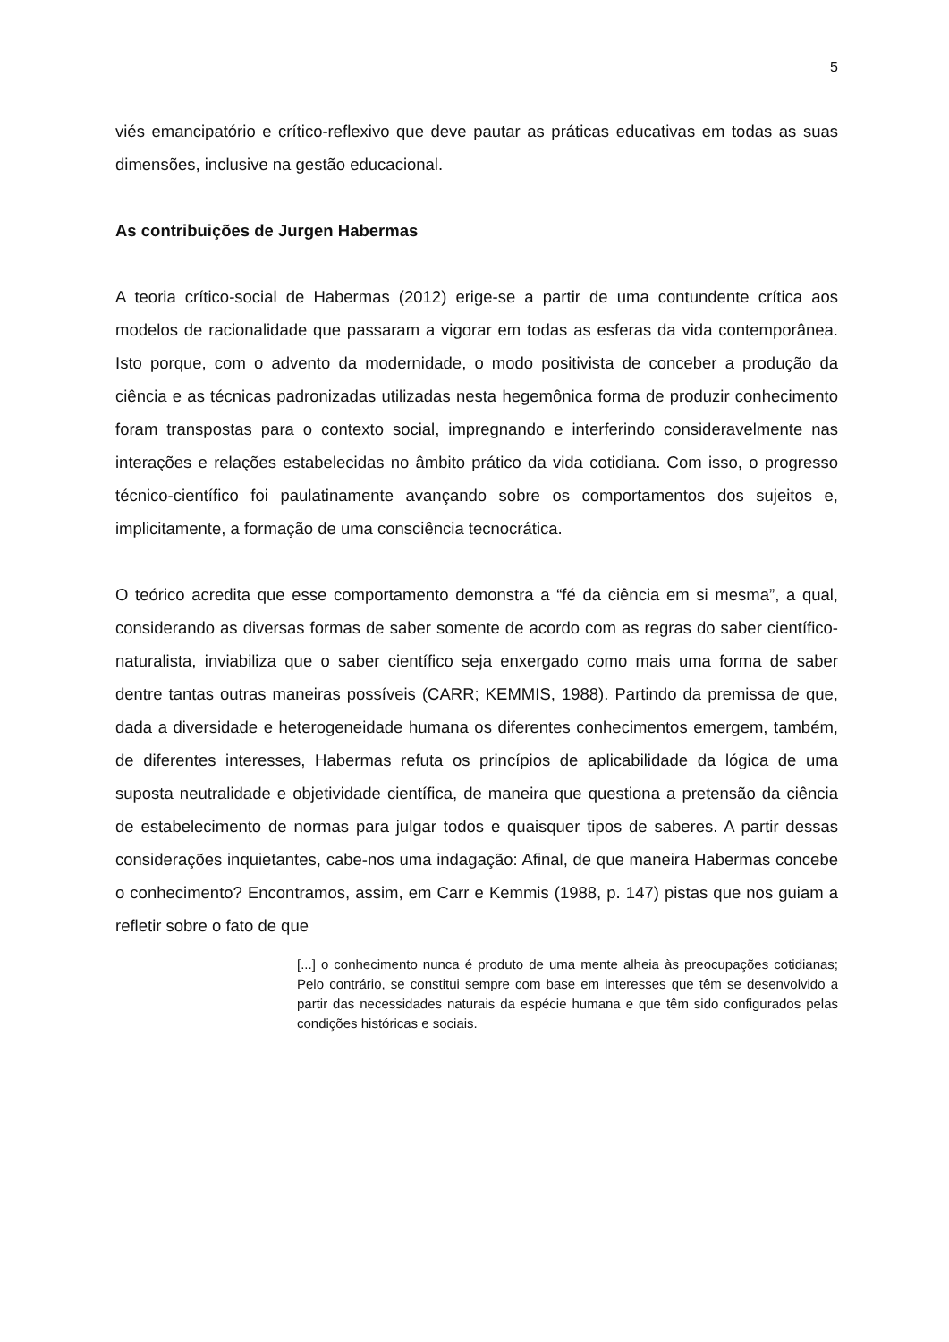5
viés emancipatório e crítico-reflexivo que deve pautar as práticas educativas em todas as suas dimensões, inclusive na gestão educacional.
As contribuições de Jurgen Habermas
A teoria crítico-social de Habermas (2012) erige-se a partir de uma contundente crítica aos modelos de racionalidade que passaram a vigorar em todas as esferas da vida contemporânea. Isto porque, com o advento da modernidade, o modo positivista de conceber a produção da ciência e as técnicas padronizadas utilizadas nesta hegemônica forma de produzir conhecimento foram transpostas para o contexto social, impregnando e interferindo consideravelmente nas interações e relações estabelecidas no âmbito prático da vida cotidiana. Com isso, o progresso técnico-científico foi paulatinamente avançando sobre os comportamentos dos sujeitos e, implicitamente, a formação de uma consciência tecnocrática.
O teórico acredita que esse comportamento demonstra a “fé da ciência em si mesma”, a qual, considerando as diversas formas de saber somente de acordo com as regras do saber científico-naturalista, inviabiliza que o saber científico seja enxergado como mais uma forma de saber dentre tantas outras maneiras possíveis (CARR; KEMMIS, 1988). Partindo da premissa de que, dada a diversidade e heterogeneidade humana os diferentes conhecimentos emergem, também, de diferentes interesses, Habermas refuta os princípios de aplicabilidade da lógica de uma suposta neutralidade e objetividade científica, de maneira que questiona a pretensão da ciência de estabelecimento de normas para julgar todos e quaisquer tipos de saberes. A partir dessas considerações inquietantes, cabe-nos uma indagação: Afinal, de que maneira Habermas concebe o conhecimento? Encontramos, assim, em Carr e Kemmis (1988, p. 147) pistas que nos guiam a refletir sobre o fato de que
[...] o conhecimento nunca é produto de uma mente alheia às preocupações cotidianas; Pelo contrário, se constitui sempre com base em interesses que têm se desenvolvido a partir das necessidades naturais da espécie humana e que têm sido configurados pelas condições históricas e sociais.